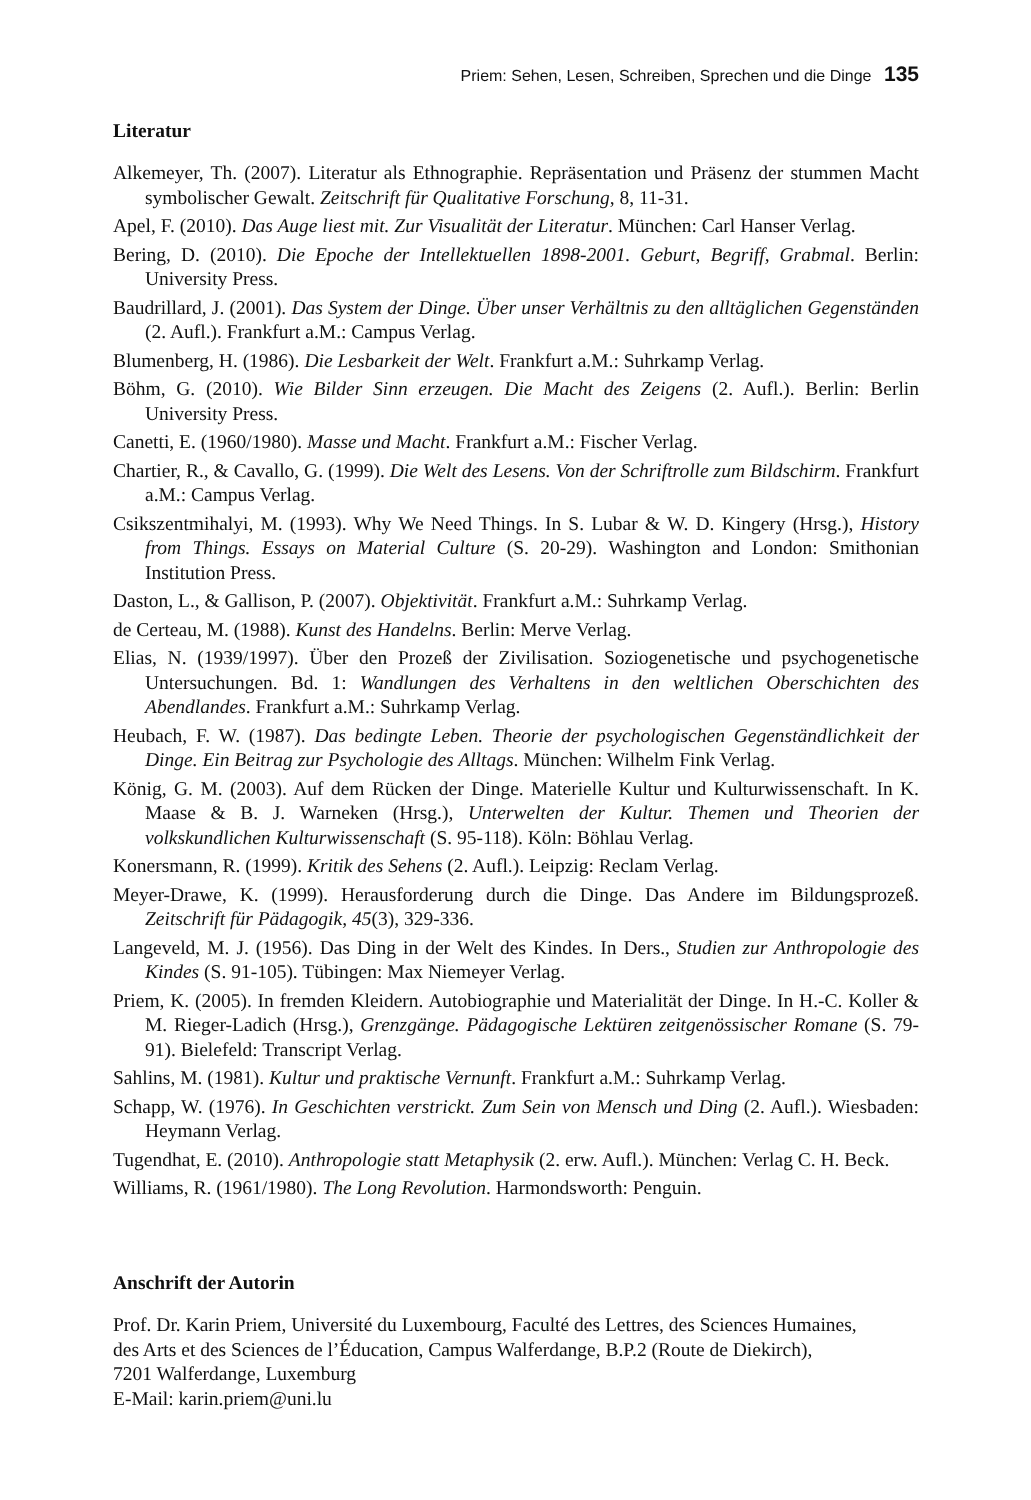Priem: Sehen, Lesen, Schreiben, Sprechen und die Dinge 135
Literatur
Alkemeyer, Th. (2007). Literatur als Ethnographie. Repräsentation und Präsenz der stummen Macht symbolischer Gewalt. Zeitschrift für Qualitative Forschung, 8, 11-31.
Apel, F. (2010). Das Auge liest mit. Zur Visualität der Literatur. München: Carl Hanser Verlag.
Bering, D. (2010). Die Epoche der Intellektuellen 1898-2001. Geburt, Begriff, Grabmal. Berlin: University Press.
Baudrillard, J. (2001). Das System der Dinge. Über unser Verhältnis zu den alltäglichen Gegenständen (2. Aufl.). Frankfurt a.M.: Campus Verlag.
Blumenberg, H. (1986). Die Lesbarkeit der Welt. Frankfurt a.M.: Suhrkamp Verlag.
Böhm, G. (2010). Wie Bilder Sinn erzeugen. Die Macht des Zeigens (2. Aufl.). Berlin: Berlin University Press.
Canetti, E. (1960/1980). Masse und Macht. Frankfurt a.M.: Fischer Verlag.
Chartier, R., & Cavallo, G. (1999). Die Welt des Lesens. Von der Schriftrolle zum Bildschirm. Frankfurt a.M.: Campus Verlag.
Csikszentmihalyi, M. (1993). Why We Need Things. In S. Lubar & W. D. Kingery (Hrsg.), History from Things. Essays on Material Culture (S. 20-29). Washington and London: Smithonian Institution Press.
Daston, L., & Gallison, P. (2007). Objektivität. Frankfurt a.M.: Suhrkamp Verlag.
de Certeau, M. (1988). Kunst des Handelns. Berlin: Merve Verlag.
Elias, N. (1939/1997). Über den Prozeß der Zivilisation. Soziogenetische und psychogenetische Untersuchungen. Bd. 1: Wandlungen des Verhaltens in den weltlichen Oberschichten des Abendlandes. Frankfurt a.M.: Suhrkamp Verlag.
Heubach, F. W. (1987). Das bedingte Leben. Theorie der psychologischen Gegenständlichkeit der Dinge. Ein Beitrag zur Psychologie des Alltags. München: Wilhelm Fink Verlag.
König, G. M. (2003). Auf dem Rücken der Dinge. Materielle Kultur und Kulturwissenschaft. In K. Maase & B. J. Warneken (Hrsg.), Unterwelten der Kultur. Themen und Theorien der volkskundlichen Kulturwissenschaft (S. 95-118). Köln: Böhlau Verlag.
Konersmann, R. (1999). Kritik des Sehens (2. Aufl.). Leipzig: Reclam Verlag.
Meyer-Drawe, K. (1999). Herausforderung durch die Dinge. Das Andere im Bildungsprozeß. Zeitschrift für Pädagogik, 45(3), 329-336.
Langeveld, M. J. (1956). Das Ding in der Welt des Kindes. In Ders., Studien zur Anthropologie des Kindes (S. 91-105). Tübingen: Max Niemeyer Verlag.
Priem, K. (2005). In fremden Kleidern. Autobiographie und Materialität der Dinge. In H.-C. Koller & M. Rieger-Ladich (Hrsg.), Grenzgänge. Pädagogische Lektüren zeitgenössischer Romane (S. 79-91). Bielefeld: Transcript Verlag.
Sahlins, M. (1981). Kultur und praktische Vernunft. Frankfurt a.M.: Suhrkamp Verlag.
Schapp, W. (1976). In Geschichten verstrickt. Zum Sein von Mensch und Ding (2. Aufl.). Wiesbaden: Heymann Verlag.
Tugendhat, E. (2010). Anthropologie statt Metaphysik (2. erw. Aufl.). München: Verlag C. H. Beck.
Williams, R. (1961/1980). The Long Revolution. Harmondsworth: Penguin.
Anschrift der Autorin
Prof. Dr. Karin Priem, Université du Luxembourg, Faculté des Lettres, des Sciences Humaines,
des Arts et des Sciences de l’Éducation, Campus Walferdange, B.P.2 (Route de Diekirch),
7201 Walferdange, Luxemburg
E-Mail: karin.priem@uni.lu